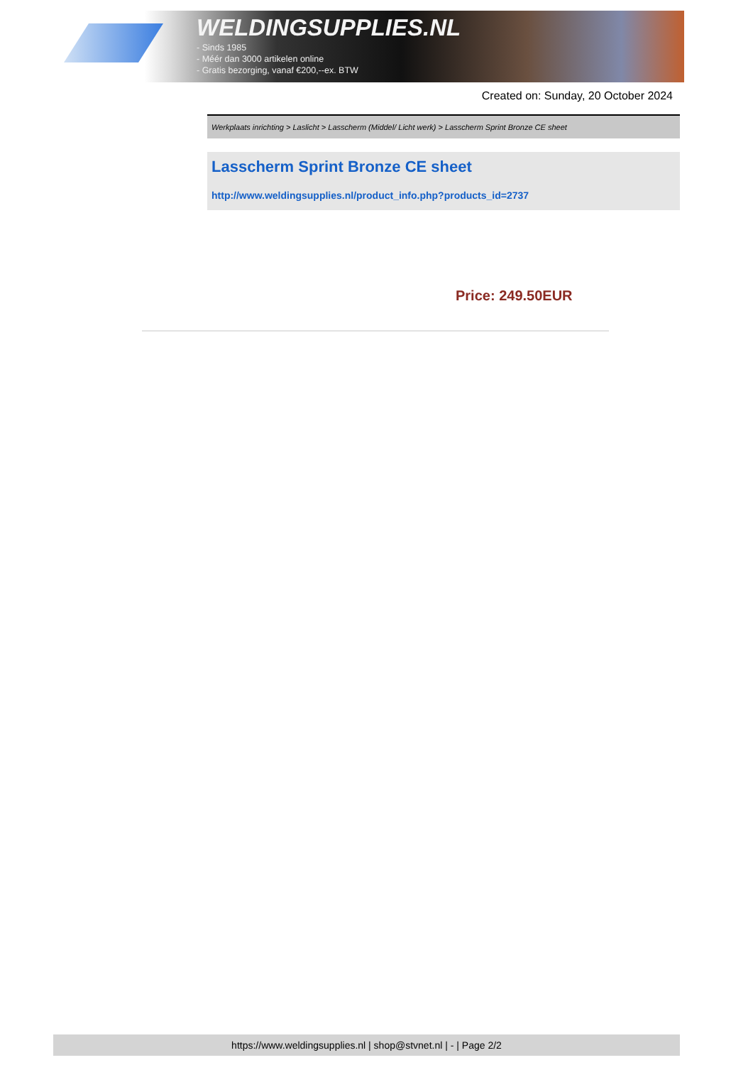WELDINGSUPPLIES.NL
- Sinds 1985
- Méér dan 3000 artikelen online
- Gratis bezorging, vanaf €200,--ex. BTW
Created on: Sunday, 20 October 2024
Werkplaats inrichting > Laslicht > Lasscherm (Middel/ Licht werk) > Lasscherm Sprint Bronze CE sheet
Lasscherm Sprint Bronze CE sheet
http://www.weldingsupplies.nl/product_info.php?products_id=2737
Price: 249.50EUR
https://www.weldingsupplies.nl | shop@stvnet.nl | - | Page 2/2